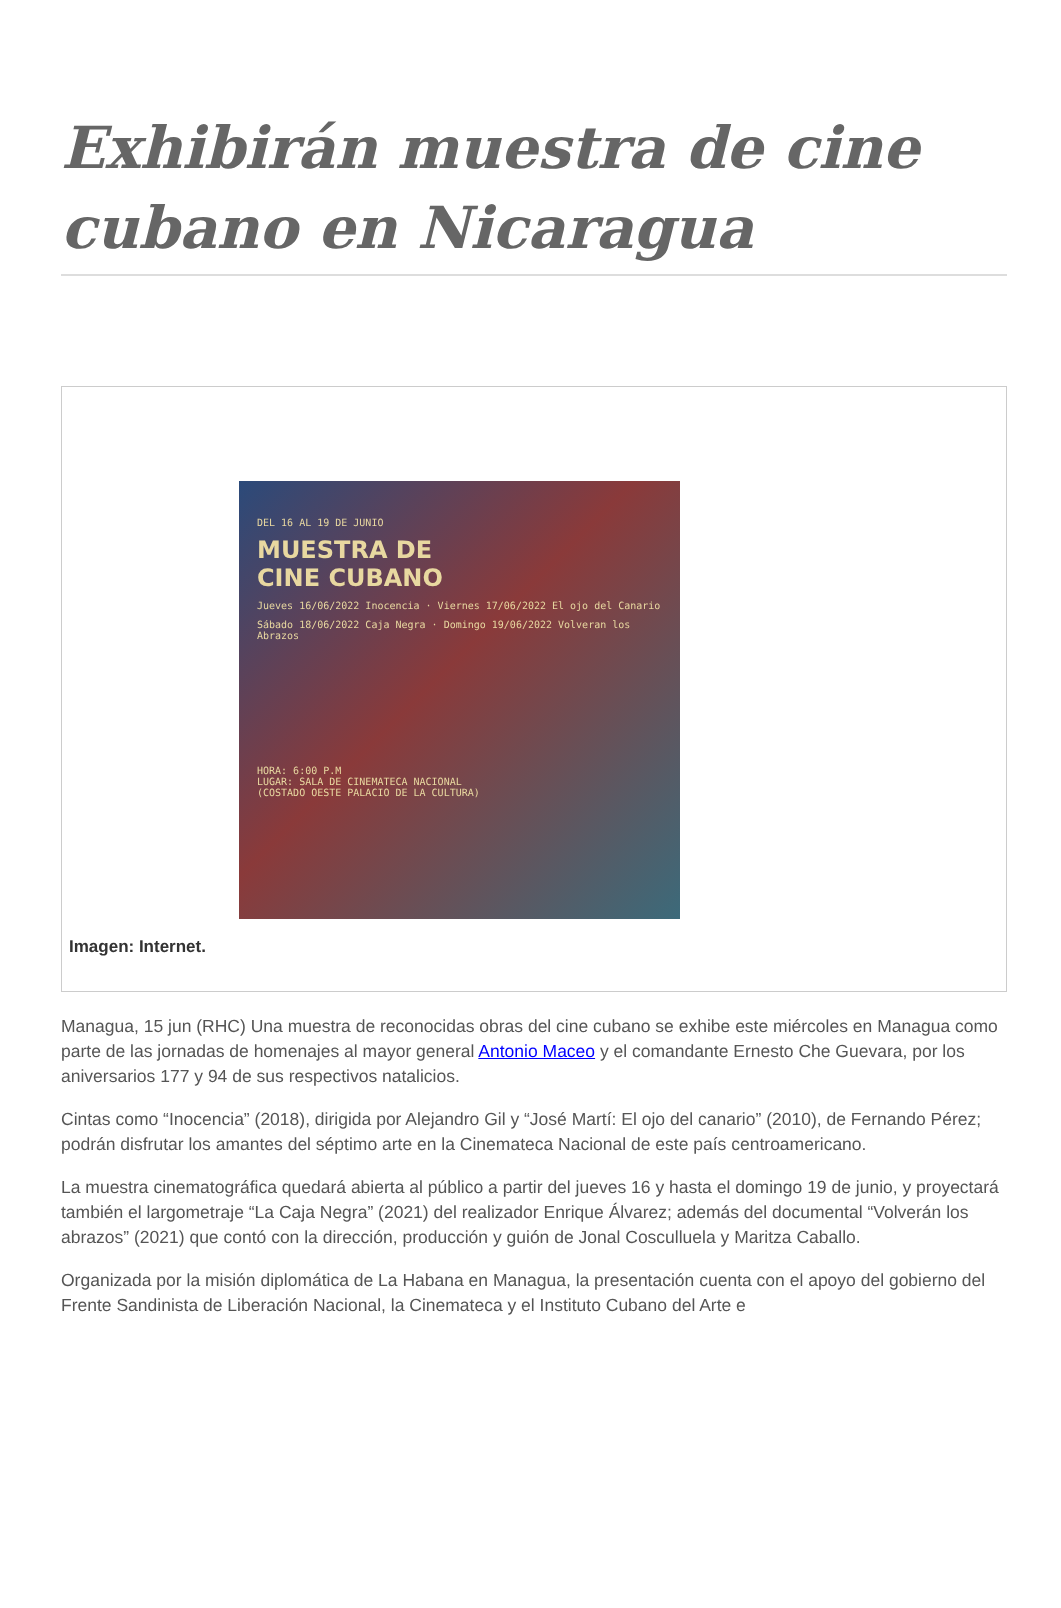Exhibirán muestra de cine cubano en Nicaragua
DEL 16 AL 19 DE JUNIO
MUESTRA DE
CINE CUBANO
Jueves 16/06/2022 Inocencia · Viernes 17/06/2022 El ojo del Canario
Sábado 18/06/2022 Caja Negra · Domingo 19/06/2022 Volveran los Abrazos
HORA: 6:00 P.M
LUGAR: SALA DE CINEMATECA NACIONAL
(COSTADO OESTE PALACIO DE LA CULTURA)
Imagen: Internet.
Managua, 15 jun (RHC) Una muestra de reconocidas obras del cine cubano se exhibe este miércoles en Managua como parte de las jornadas de homenajes al mayor general Antonio Maceo y el comandante Ernesto Che Guevara, por los aniversarios 177 y 94 de sus respectivos natalicios.
Cintas como “Inocencia” (2018), dirigida por Alejandro Gil y “José Martí: El ojo del canario” (2010), de Fernando Pérez; podrán disfrutar los amantes del séptimo arte en la Cinemateca Nacional de este país centroamericano.
La muestra cinematográfica quedará abierta al público a partir del jueves 16 y hasta el domingo 19 de junio, y proyectará también el largometraje “La Caja Negra” (2021) del realizador Enrique Álvarez; además del documental “Volverán los abrazos” (2021) que contó con la dirección, producción y guión de Jonal Cosculluela y Maritza Caballo.
Organizada por la misión diplomática de La Habana en Managua, la presentación cuenta con el apoyo del gobierno del Frente Sandinista de Liberación Nacional, la Cinemateca y el Instituto Cubano del Arte e